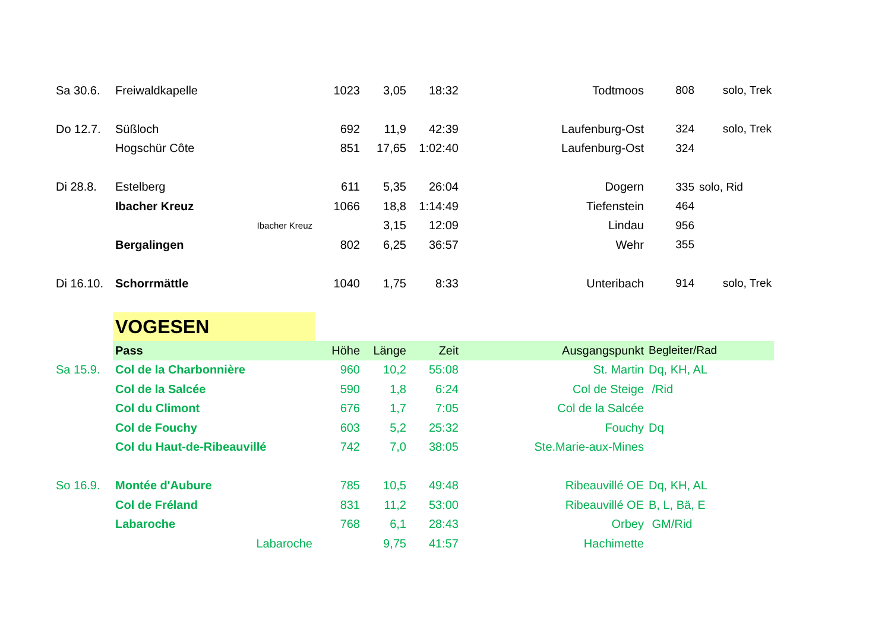| Sa 30.6. | Freiwaldkapelle | | 1023 | 3,05 | 18:32 | Todtmoos | 808 | solo, Trek |
| Do 12.7. | Süßloch | | 692 | 11,9 | 42:39 | Laufenburg-Ost | 324 | solo, Trek |
| | Hogschür Côte | | 851 | 17,65 | 1:02:40 | Laufenburg-Ost | 324 | |
| Di 28.8. | Estelberg | | 611 | 5,35 | 26:04 | Dogern | 335 | solo, Rid |
| | Ibacher Kreuz | | 1066 | 18,8 | 1:14:49 | Tiefenstein | 464 | |
| | Ibacher Kreuz | | | 3,15 | 12:09 | Lindau | 956 | |
| | Bergalingen | | 802 | 6,25 | 36:57 | Wehr | 355 | |
| Di 16.10. | Schorrmättle | | 1040 | 1,75 | 8:33 | Unteribach | 914 | solo, Trek |
| | VOGESEN | | | | | | | |
| | Pass | | Höhe | Länge | Zeit | Ausgangspunkt | Begleiter/Rad | |
| Sa 15.9. | Col de la Charbonnière | | 960 | 10,2 | 55:08 | St. Martin | Dq, KH, AL | |
| | Col de la Salcée | | 590 | 1,8 | 6:24 | Col de Steige | /Rid | |
| | Col du Climont | | 676 | 1,7 | 7:05 | Col de la Salcée | | |
| | Col de Fouchy | | 603 | 5,2 | 25:32 | Fouchy | Dq | |
| | Col du Haut-de-Ribeauvillé | | 742 | 7,0 | 38:05 | Ste.Marie-aux-Mines | | |
| So 16.9. | Montée d'Aubure | | 785 | 10,5 | 49:48 | Ribeauvillé OE | Dq, KH, AL | |
| | Col de Fréland | | 831 | 11,2 | 53:00 | Ribeauvillé OE | B, L, Bä, E | |
| | Labaroche | | 768 | 6,1 | 28:43 | Orbey | GM/Rid | |
| | Labaroche | | | 9,75 | 41:57 | Hachimette | | |